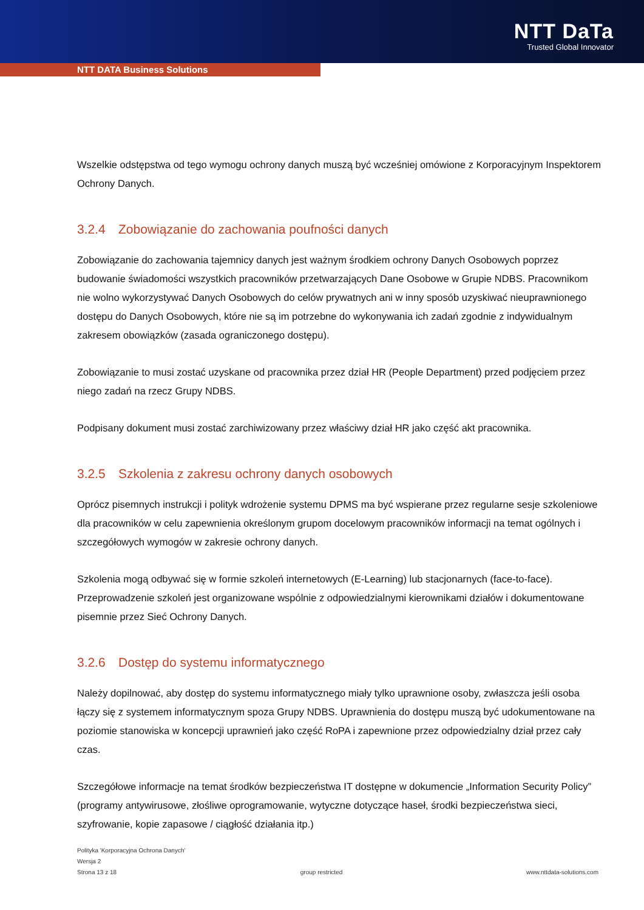NTT DaTa
Trusted Global Innovator
NTT DATA Business Solutions
Wszelkie odstępstwa od tego wymogu ochrony danych muszą być wcześniej omówione z Korporacyjnym Inspektorem Ochrony Danych.
3.2.4 Zobowiązanie do zachowania poufności danych
Zobowiązanie do zachowania tajemnicy danych jest ważnym środkiem ochrony Danych Osobowych poprzez budowanie świadomości wszystkich pracowników przetwarzających Dane Osobowe w Grupie NDBS. Pracownikom nie wolno wykorzystywać Danych Osobowych do celów prywatnych ani w inny sposób uzyskiwać nieuprawnionego dostępu do Danych Osobowych, które nie są im potrzebne do wykonywania ich zadań zgodnie z indywidualnym zakresem obowiązków (zasada ograniczonego dostępu).
Zobowiązanie to musi zostać uzyskane od pracownika przez dział HR (People Department) przed podjęciem przez niego zadań na rzecz Grupy NDBS.
Podpisany dokument musi zostać zarchiwizowany przez właściwy dział HR jako część akt pracownika.
3.2.5 Szkolenia z zakresu ochrony danych osobowych
Oprócz pisemnych instrukcji i polityk wdrożenie systemu DPMS ma być wspierane przez regularne sesje szkoleniowe dla pracowników w celu zapewnienia określonym grupom docelowym pracowników informacji na temat ogólnych i szczegółowych wymogów w zakresie ochrony danych.
Szkolenia mogą odbywać się w formie szkoleń internetowych (E-Learning) lub stacjonarnych (face-to-face). Przeprowadzenie szkoleń jest organizowane wspólnie z odpowiedzialnymi kierownikami działów i dokumentowane pisemnie przez Sieć Ochrony Danych.
3.2.6 Dostęp do systemu informatycznego
Należy dopilnować, aby dostęp do systemu informatycznego miały tylko uprawnione osoby, zwłaszcza jeśli osoba łączy się z systemem informatycznym spoza Grupy NDBS. Uprawnienia do dostępu muszą być udokumentowane na poziomie stanowiska w koncepcji uprawnień jako część RoPA i zapewnione przez odpowiedzialny dział przez cały czas.
Szczegółowe informacje na temat środków bezpieczeństwa IT dostępne w dokumencie „Information Security Policy” (programy antywirusowe, złośliwe oprogramowanie, wytyczne dotyczące haseł, środki bezpieczeństwa sieci, szyfrowanie, kopie zapasowe / ciągłość działania itp.)
Polityka 'Korporacyjna Ochrona Danych'
Wersja 2
Strona 13 z 18 group restricted www.nttdata-solutions.com